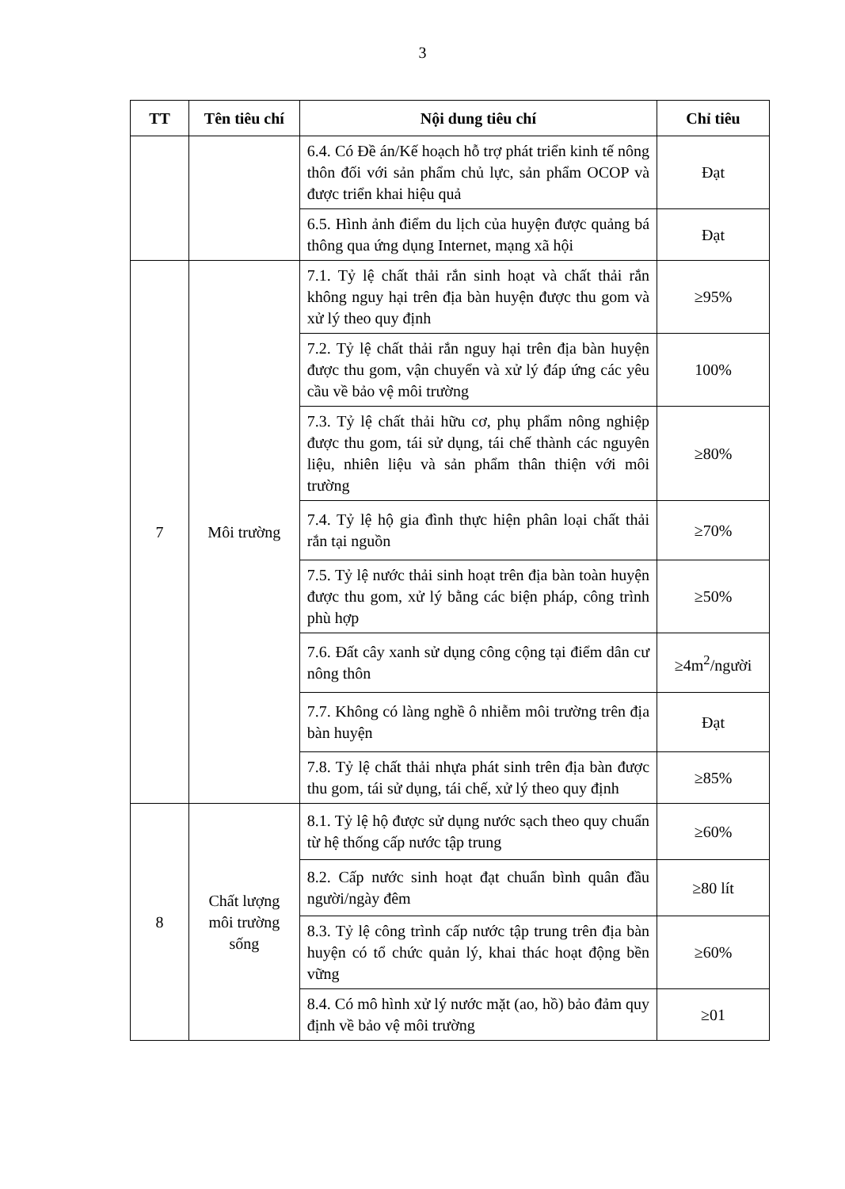3
| TT | Tên tiêu chí | Nội dung tiêu chí | Chỉ tiêu |
| --- | --- | --- | --- |
| | | 6.4. Có Đề án/Kế hoạch hỗ trợ phát triển kinh tế nông thôn đối với sản phẩm chủ lực, sản phẩm OCOP và được triển khai hiệu quả | Đạt |
| | | 6.5. Hình ảnh điểm du lịch của huyện được quảng bá thông qua ứng dụng Internet, mạng xã hội | Đạt |
| 7 | Môi trường | 7.1. Tỷ lệ chất thải rắn sinh hoạt và chất thải rắn không nguy hại trên địa bàn huyện được thu gom và xử lý theo quy định | ≥95% |
| | | 7.2. Tỷ lệ chất thải rắn nguy hại trên địa bàn huyện được thu gom, vận chuyển và xử lý đáp ứng các yêu cầu về bảo vệ môi trường | 100% |
| | | 7.3. Tỷ lệ chất thải hữu cơ, phụ phẩm nông nghiệp được thu gom, tái sử dụng, tái chế thành các nguyên liệu, nhiên liệu và sản phẩm thân thiện với môi trường | ≥80% |
| | | 7.4. Tỷ lệ hộ gia đình thực hiện phân loại chất thải rắn tại nguồn | ≥70% |
| | | 7.5. Tỷ lệ nước thải sinh hoạt trên địa bàn toàn huyện được thu gom, xử lý bằng các biện pháp, công trình phù hợp | ≥50% |
| | | 7.6. Đất cây xanh sử dụng công cộng tại điểm dân cư nông thôn | ≥4m<sup>2</sup>/người |
| | | 7.7. Không có làng nghề ô nhiễm môi trường trên địa bàn huyện | Đạt |
| | | 7.8. Tỷ lệ chất thải nhựa phát sinh trên địa bàn được thu gom, tái sử dụng, tái chế, xử lý theo quy định | ≥85% |
| 8 | Chất lượng môi trường sống | 8.1. Tỷ lệ hộ được sử dụng nước sạch theo quy chuẩn từ hệ thống cấp nước tập trung | ≥60% |
| | | 8.2. Cấp nước sinh hoạt đạt chuẩn bình quân đầu người/ngày đêm | ≥80 lít |
| | | 8.3. Tỷ lệ công trình cấp nước tập trung trên địa bàn huyện có tổ chức quản lý, khai thác hoạt động bền vững | ≥60% |
| | | 8.4. Có mô hình xử lý nước mặt (ao, hồ) bảo đảm quy định về bảo vệ môi trường | ≥01 |